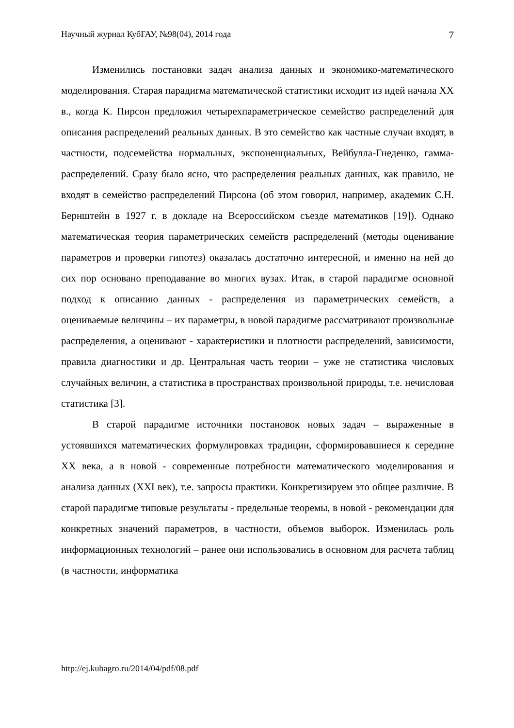Научный журнал КубГАУ, №98(04), 2014 года 7
Изменились постановки задач анализа данных и экономико-математического моделирования. Старая парадигма математической статистики исходит из идей начала XX в., когда К. Пирсон предложил четырехпараметрическое семейство распределений для описания распределений реальных данных. В это семейство как частные случаи входят, в частности, подсемейства нормальных, экспоненциальных, Вейбулла-Гнеденко, гамма-распределений. Сразу было ясно, что распределения реальных данных, как правило, не входят в семейство распределений Пирсона (об этом говорил, например, академик С.Н. Бернштейн в 1927 г. в докладе на Всероссийском съезде математиков [19]). Однако математическая теория параметрических семейств распределений (методы оценивание параметров и проверки гипотез) оказалась достаточно интересной, и именно на ней до сих пор основано преподавание во многих вузах. Итак, в старой парадигме основной подход к описанию данных - распределения из параметрических семейств, а оцениваемые величины – их параметры, в новой парадигме рассматривают произвольные распределения, а оценивают - характеристики и плотности распределений, зависимости, правила диагностики и др. Центральная часть теории – уже не статистика числовых случайных величин, а статистика в пространствах произвольной природы, т.е. нечисловая статистика [3].
В старой парадигме источники постановок новых задач – выраженные в устоявшихся математических формулировках традиции, сформировавшиеся к середине XX века, а в новой - современные потребности математического моделирования и анализа данных (XXI век), т.е. запросы практики. Конкретизируем это общее различие. В старой парадигме типовые результаты - предельные теоремы, в новой - рекомендации для конкретных значений параметров, в частности, объемов выборок. Изменилась роль информационных технологий – ранее они использовались в основном для расчета таблиц (в частности, информатика
http://ej.kubagro.ru/2014/04/pdf/08.pdf